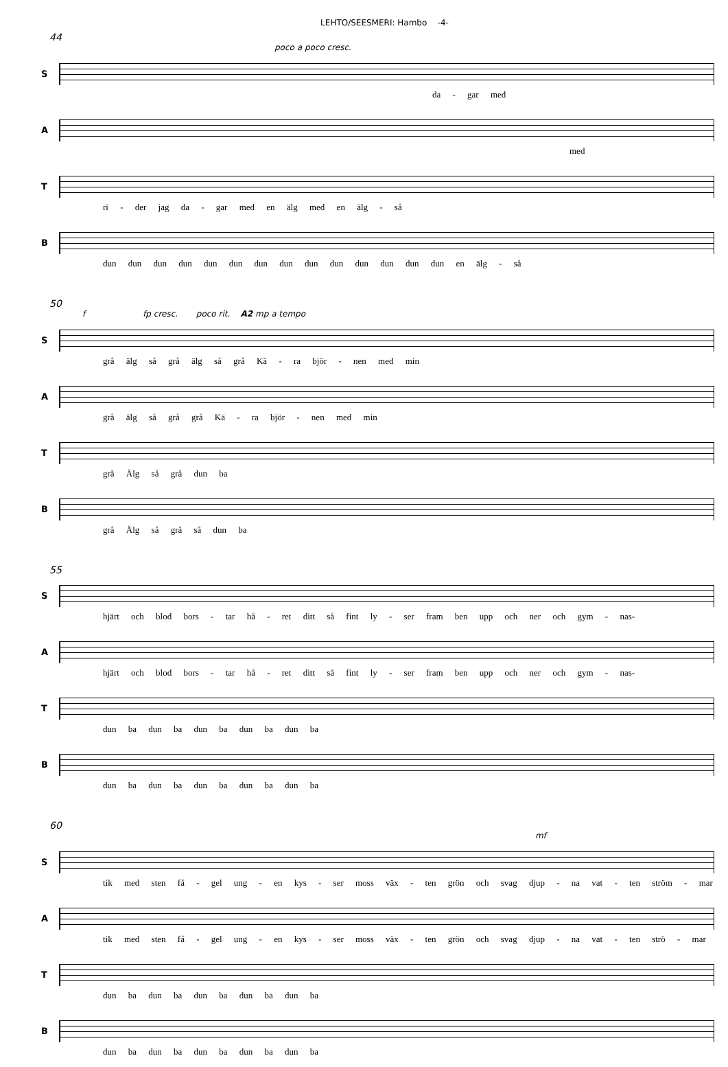LEHTO/SEESMERI: Hambo -4-
44
poco a poco cresc.
S
da - gar med
A
med
T
ri - der jag da - gar med en älg med en älg - så
B
dun dun dun dun dun dun dun dun dun dun dun dun dun dun en älg - så
50
f fp cresc. poco rit. A2 mp a tempo
S
grå älg så grå älg så grå Kä - ra björ - nen med min
A
grå älg så grå grå Kä - ra björ - nen med min
T
grå Älg så grå dun ba
B
grå Älg så grå så dun ba
55
S
hjärt och blod bors - tar hå - ret ditt så fint ly - ser fram ben upp och ner och gym - nas-
A
hjärt och blod bors - tar hå - ret ditt så fint ly - ser fram ben upp och ner och gym - nas-
T
dun ba dun ba dun ba dun ba dun ba
B
dun ba dun ba dun ba dun ba dun ba
60
mf
S
tik med sten få - gel ung - en kys - ser moss väx - ten grön och svag djup - na vat - ten ström - mar
A
tik med sten få - gel ung - en kys - ser moss väx - ten grön och svag djup - na vat - ten strö - mar
T
dun ba dun ba dun ba dun ba dun ba
B
dun ba dun ba dun ba dun ba dun ba